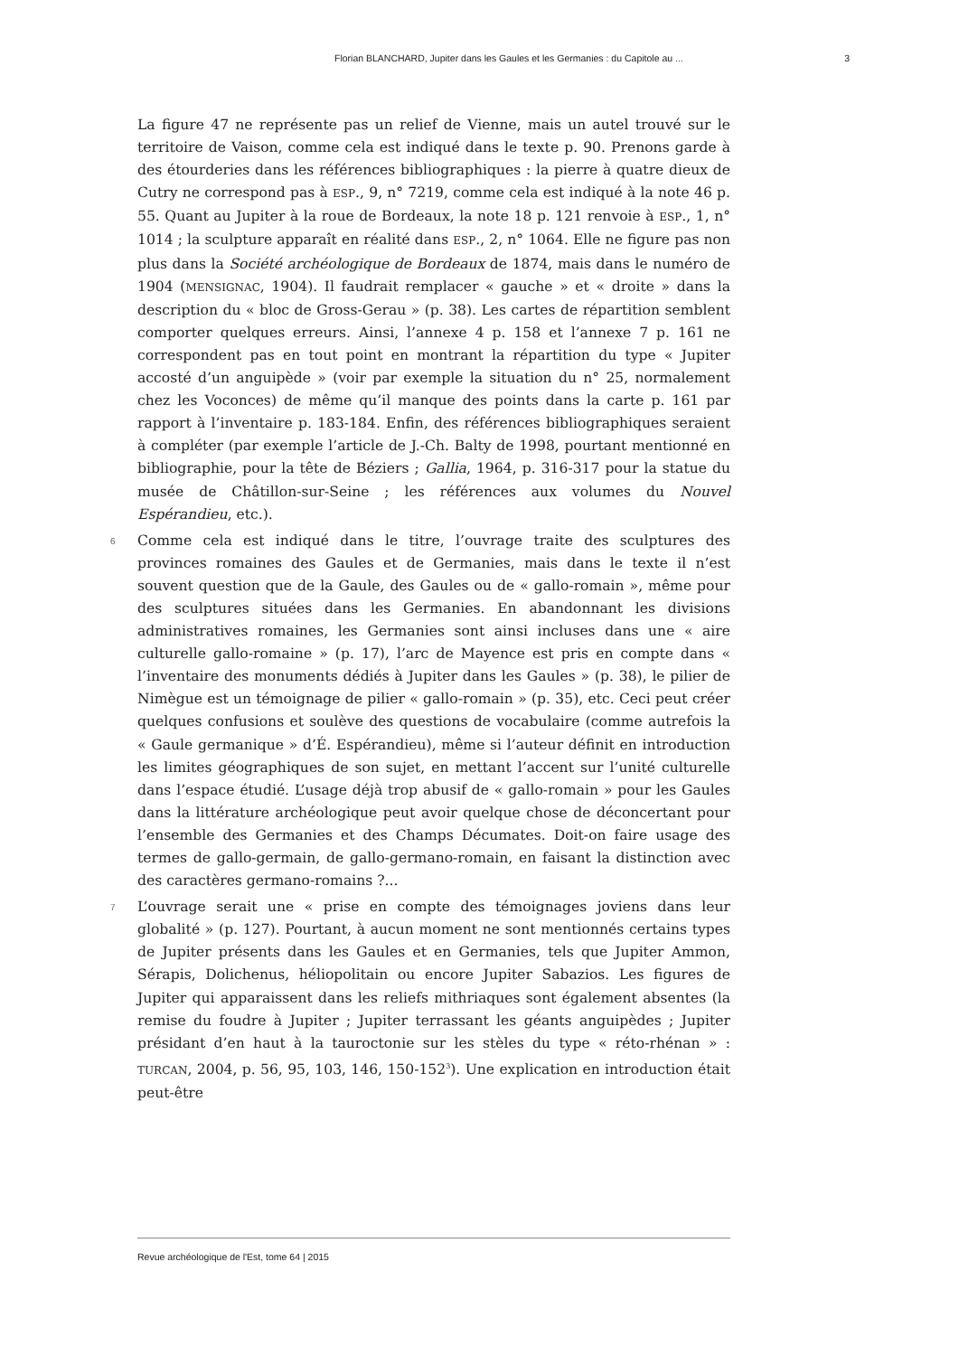Florian BLANCHARD, Jupiter dans les Gaules et les Germanies : du Capitole au ... 3
La figure 47 ne représente pas un relief de Vienne, mais un autel trouvé sur le territoire de Vaison, comme cela est indiqué dans le texte p. 90. Prenons garde à des étourderies dans les références bibliographiques : la pierre à quatre dieux de Cutry ne correspond pas à ESP., 9, n° 7219, comme cela est indiqué à la note 46 p. 55. Quant au Jupiter à la roue de Bordeaux, la note 18 p. 121 renvoie à ESP., 1, n° 1014 ; la sculpture apparaît en réalité dans ESP., 2, n° 1064. Elle ne figure pas non plus dans la Société archéologique de Bordeaux de 1874, mais dans le numéro de 1904 (MENSIGNAC, 1904). Il faudrait remplacer « gauche » et « droite » dans la description du « bloc de Gross-Gerau » (p. 38). Les cartes de répartition semblent comporter quelques erreurs. Ainsi, l’annexe 4 p. 158 et l’annexe 7 p. 161 ne correspondent pas en tout point en montrant la répartition du type « Jupiter accosté d’un anguipède » (voir par exemple la situation du n° 25, normalement chez les Voconces) de même qu’il manque des points dans la carte p. 161 par rapport à l’inventaire p. 183-184. Enfin, des références bibliographiques seraient à compléter (par exemple l’article de J.-Ch. Balty de 1998, pourtant mentionné en bibliographie, pour la tête de Béziers ; Gallia, 1964, p. 316-317 pour la statue du musée de Châtillon-sur-Seine ; les références aux volumes du Nouvel Espérandieu, etc.).
6 Comme cela est indiqué dans le titre, l’ouvrage traite des sculptures des provinces romaines des Gaules et de Germanies, mais dans le texte il n’est souvent question que de la Gaule, des Gaules ou de « gallo-romain », même pour des sculptures situées dans les Germanies. En abandonnant les divisions administratives romaines, les Germanies sont ainsi incluses dans une « aire culturelle gallo-romaine » (p. 17), l’arc de Mayence est pris en compte dans « l’inventaire des monuments dédiés à Jupiter dans les Gaules » (p. 38), le pilier de Nimègue est un témoignage de pilier « gallo-romain » (p. 35), etc. Ceci peut créer quelques confusions et soulève des questions de vocabulaire (comme autrefois la « Gaule germanique » d’É. Espérandieu), même si l’auteur définit en introduction les limites géographiques de son sujet, en mettant l’accent sur l’unité culturelle dans l’espace étudié. L’usage déjà trop abusif de « gallo-romain » pour les Gaules dans la littérature archéologique peut avoir quelque chose de déconcertant pour l’ensemble des Germanies et des Champs Décumates. Doit-on faire usage des termes de gallo-germain, de gallo-germano-romain, en faisant la distinction avec des caractères germano-romains ?...
7 L’ouvrage serait une « prise en compte des témoignages joviens dans leur globalité » (p. 127). Pourtant, à aucun moment ne sont mentionnés certains types de Jupiter présents dans les Gaules et en Germanies, tels que Jupiter Ammon, Sérapis, Dolichenus, héliopolitain ou encore Jupiter Sabazios. Les figures de Jupiter qui apparaissent dans les reliefs mithriaques sont également absentes (la remise du foudre à Jupiter ; Jupiter terrassant les géants anguipèdes ; Jupiter présidant d’en haut à la tauroctonie sur les stèles du type « réto-rhénan » : TURCAN, 2004, p. 56, 95, 103, 146, 150-152<sup>3</sup>). Une explication en introduction était peut-être
Revue archéologique de l'Est, tome 64 | 2015